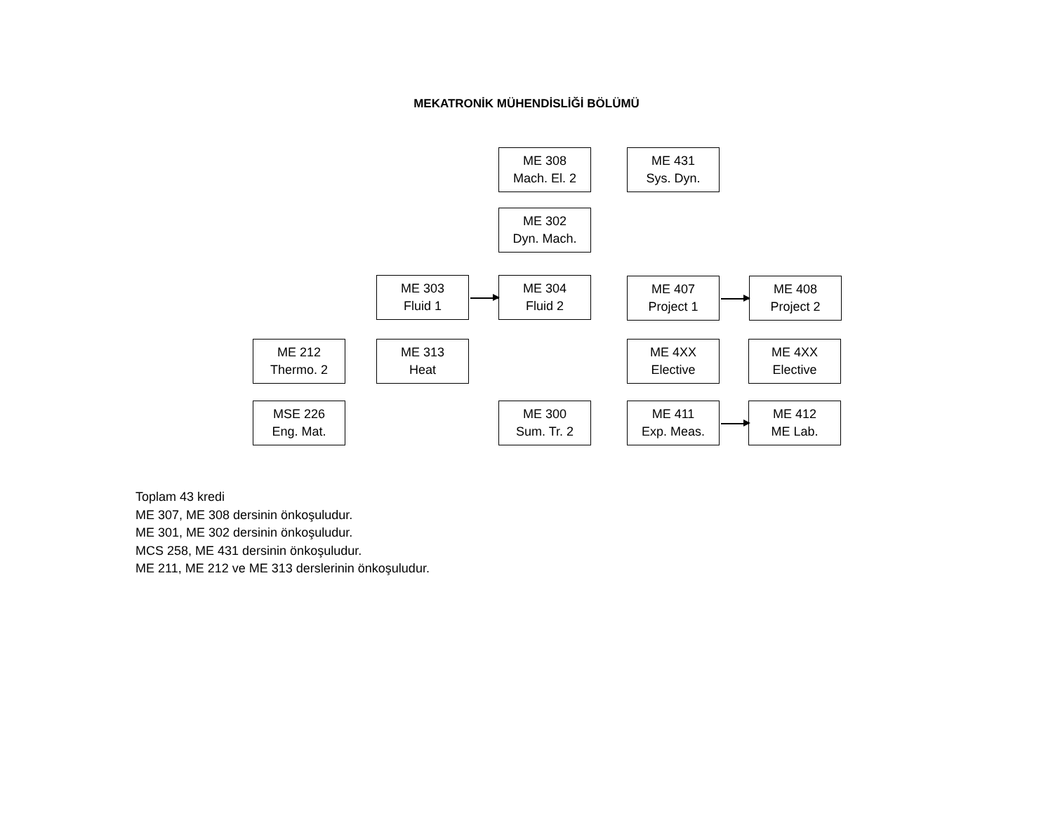MEKATRONİK MÜHENDİSLİĞİ BÖLÜMÜ
ME 308
Mach. El. 2
ME 431
Sys. Dyn.
ME 302
Dyn. Mach.
ME 303
Fluid 1
ME 304
Fluid 2
ME 407
Project 1
ME 408
Project 2
ME 212
Thermo. 2
ME 313
Heat
ME 4XX
Elective
ME 4XX
Elective
MSE 226
Eng. Mat.
ME 300
Sum. Tr. 2
ME 411
Exp. Meas.
ME 412
ME Lab.
Toplam 43 kredi
ME 307, ME 308 dersinin önkoşuludur.
ME 301, ME 302 dersinin önkoşuludur.
MCS 258, ME 431 dersinin önkoşuludur.
ME 211, ME 212 ve ME 313 derslerinin önkoşuludur.